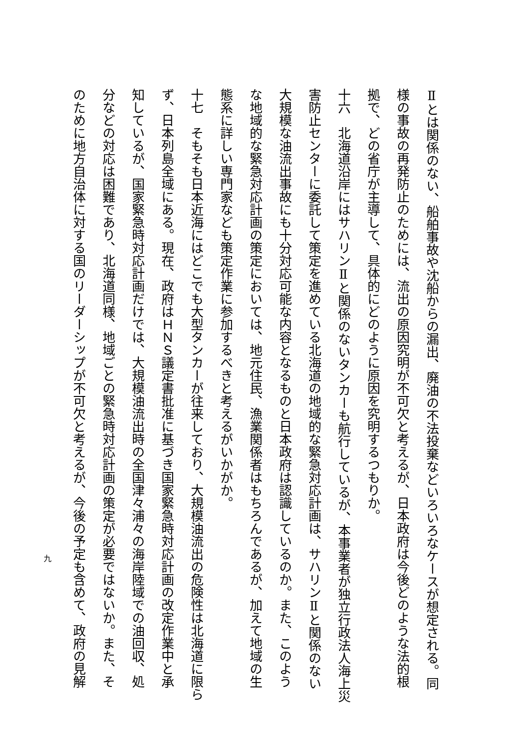Ⅱとは関係のない、船舶事故や沈船からの漏出、廃油の不法投棄などいろいろなケースが想定される。同
様の事故の再発防止のためには、流出の原因究明が不可欠と考えるが、日本政府は今後どのような法的根
拠で、どの省庁が主導して、具体的にどのように原因を究明するつもりか。
十六　北海道沿岸にはサハリンⅡと関係のないタンカーも航行しているが、本事業者が独立行政法人海上災
害防止センターに委託して策定を進めている北海道の地域的な緊急対応計画は、サハリンⅡと関係のない
大規模な油流出事故にも十分対応可能な内容となるものと日本政府は認識しているのか。また、このよう
な地域的な緊急対応計画の策定においては、地元住民、漁業関係者はもちろんであるが、加えて地域の生
態系に詳しい専門家なども策定作業に参加するべきと考えるがいかがか。
十七　そもそも日本近海にはどこでも大型タンカーが往来しており、大規模油流出の危険性は北海道に限ら
ず、日本列島全域にある。現在、政府はＨＮＳ議定書批准に基づき国家緊急時対応計画の改定作業中と承
知しているが、国家緊急時対応計画だけでは、大規模油流出時の全国津々浦々の海岸陸域での油回収、処
分などの対応は困難であり、北海道同様、地域ごとの緊急時対応計画の策定が必要ではないか。また、そ
のために地方自治体に対する国のリーダーシップが不可欠と考えるが、今後の予定も含めて、政府の見解
九